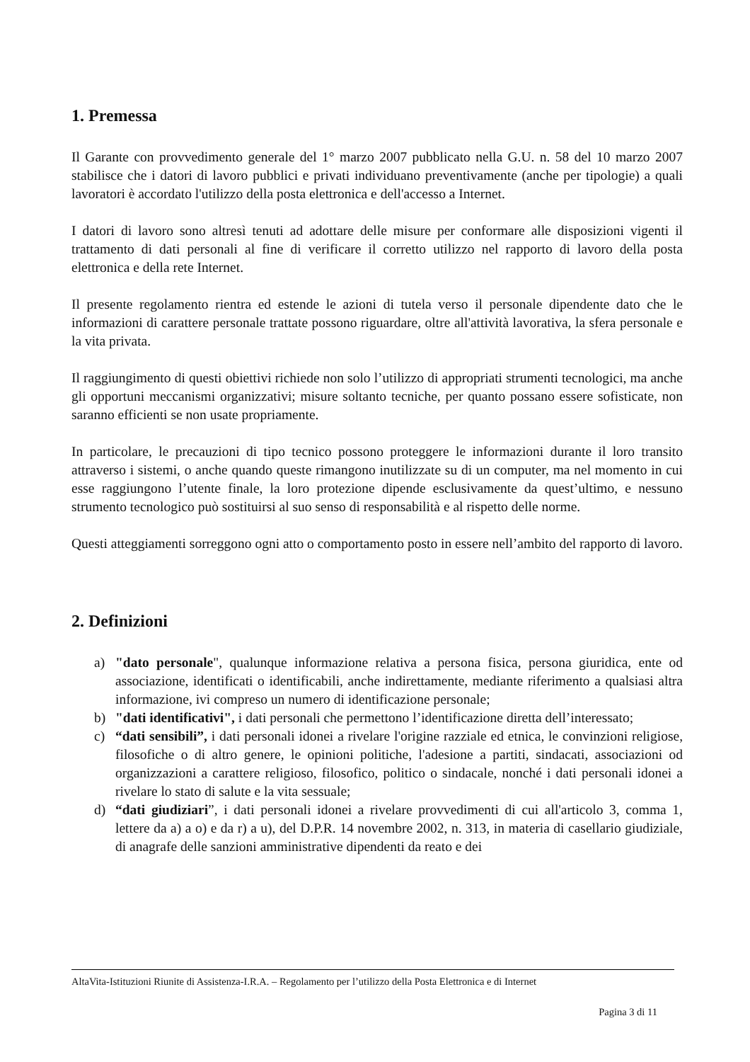1. Premessa
Il Garante con provvedimento generale del 1° marzo 2007 pubblicato nella G.U. n. 58 del 10 marzo 2007 stabilisce che i datori di lavoro pubblici e privati individuano preventivamente (anche per tipologie) a quali lavoratori è accordato l'utilizzo della posta elettronica e dell'accesso a Internet.
I datori di lavoro sono altresì tenuti ad adottare delle misure per conformare alle disposizioni vigenti il trattamento di dati personali al fine di verificare il corretto utilizzo nel rapporto di lavoro della posta elettronica e della rete Internet.
Il presente regolamento rientra ed estende le azioni di tutela verso il personale dipendente dato che le informazioni di carattere personale trattate possono riguardare, oltre all'attività lavorativa, la sfera personale e la vita privata.
Il raggiungimento di questi obiettivi richiede non solo l’utilizzo di appropriati strumenti tecnologici, ma anche gli opportuni meccanismi organizzativi; misure soltanto tecniche, per quanto possano essere sofisticate, non saranno efficienti se non usate propriamente.
In particolare, le precauzioni di tipo tecnico possono proteggere le informazioni durante il loro transito attraverso i sistemi, o anche quando queste rimangono inutilizzate su di un computer, ma nel momento in cui esse raggiungono l’utente finale, la loro protezione dipende esclusivamente da quest’ultimo, e nessuno strumento tecnologico può sostituirsi al suo senso di responsabilità e al rispetto delle norme.
Questi atteggiamenti sorreggono ogni atto o comportamento posto in essere nell’ambito del rapporto di lavoro.
2. Definizioni
a) "dato personale", qualunque informazione relativa a persona fisica, persona giuridica, ente od associazione, identificati o identificabili, anche indirettamente, mediante riferimento a qualsiasi altra informazione, ivi compreso un numero di identificazione personale;
b) "dati identificativi", i dati personali che permettono l’identificazione diretta dell’interessato;
c) “dati sensibili”, i dati personali idonei a rivelare l'origine razziale ed etnica, le convinzioni religiose, filosofiche o di altro genere, le opinioni politiche, l'adesione a partiti, sindacati, associazioni od organizzazioni a carattere religioso, filosofico, politico o sindacale, nonché i dati personali idonei a rivelare lo stato di salute e la vita sessuale;
d) “dati giudiziari”, i dati personali idonei a rivelare provvedimenti di cui all'articolo 3, comma 1, lettere da a) a o) e da r) a u), del D.P.R. 14 novembre 2002, n. 313, in materia di casellario giudiziale, di anagrafe delle sanzioni amministrative dipendenti da reato e dei
AltaVita-Istituzioni Riunite di Assistenza-I.R.A. – Regolamento per l’utilizzo della Posta Elettronica e di Internet
Pagina 3 di 11